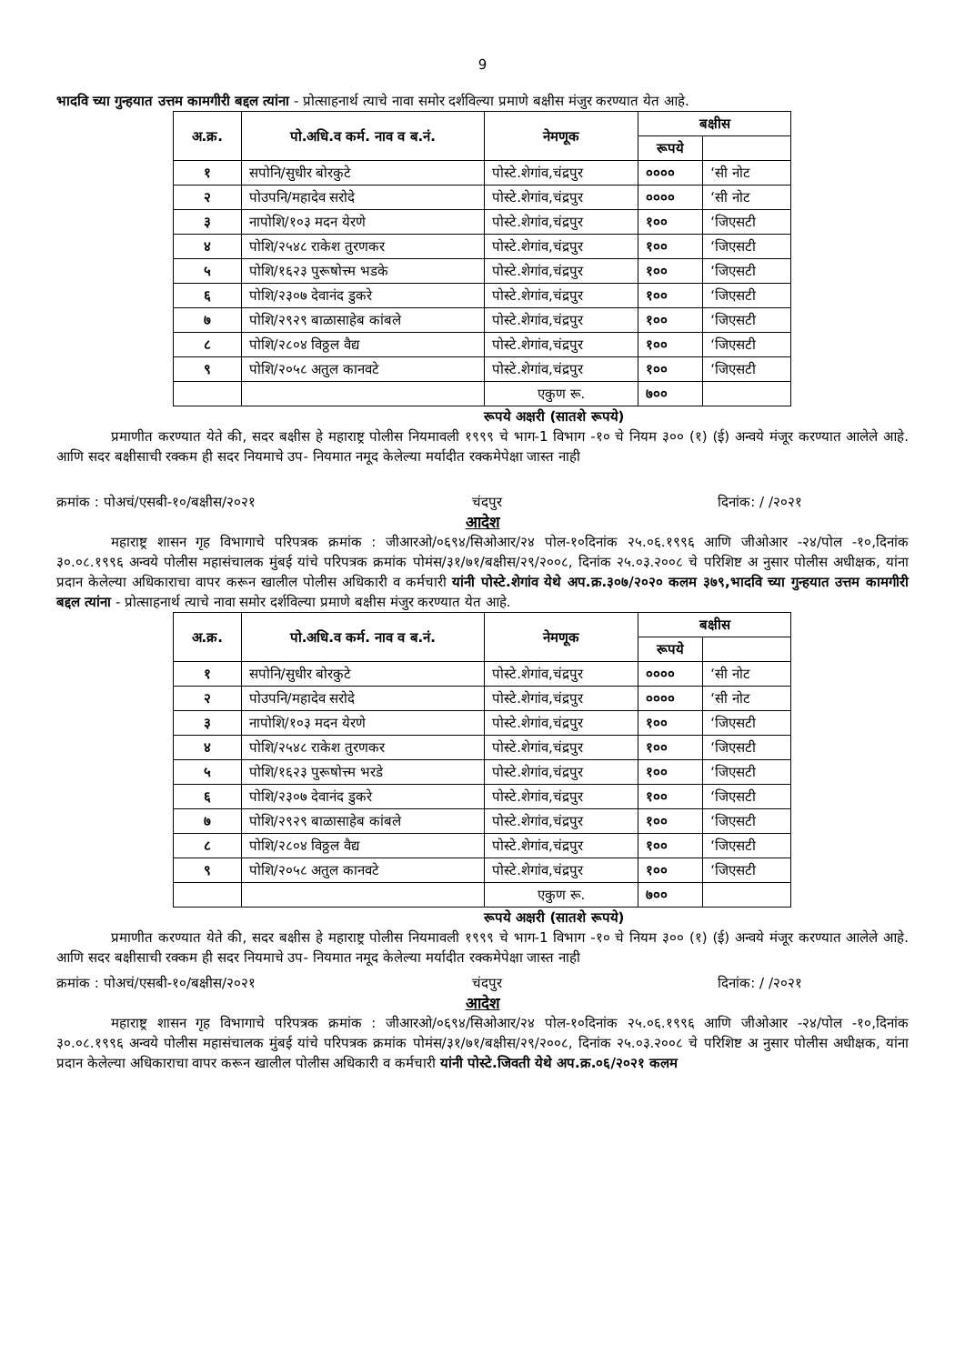9
भादवि च्या गुन्हयात उत्तम कामगीरी बद्दल त्यांना - प्रोत्साहनार्थ त्याचे नावा समोर दर्शविल्या प्रमाणे बक्षीस मंजुर करण्यात येत आहे.
| अ.क्र. | पो.अधि.व कर्म. नाव व ब.नं. | नेमणूक | बक्षीस | |
| --- | --- | --- | --- | --- |
| | | | रूपये | |
| १ | सपोनि/सुधीर बोरकुटे | पोस्टे.शेगांव,चंद्रपुर | ०००० | ‘सी नोट |
| २ | पोउपनि/महादेव सरोदे | पोस्टे.शेगांव,चंद्रपुर | ०००० | ‘सी नोट |
| ३ | नापोशि/१०३ मदन येरणे | पोस्टे.शेगांव,चंद्रपुर | १०० | ‘जिएसटी |
| ४ | पोशि/२५४८ राकेश तुरणकर | पोस्टे.शेगांव,चंद्रपुर | १०० | ‘जिएसटी |
| ५ | पोशि/१६२३ पुरूषोत्त्म भडके | पोस्टे.शेगांव,चंद्रपुर | १०० | ‘जिएसटी |
| ६ | पोशि/२३०७ देवानंद डुकरे | पोस्टे.शेगांव,चंद्रपुर | १०० | ‘जिएसटी |
| ७ | पोशि/२९२९ बाळासाहेब कांबले | पोस्टे.शेगांव,चंद्रपुर | १०० | ‘जिएसटी |
| ८ | पोशि/२८०४ विठ्ठल वैद्य | पोस्टे.शेगांव,चंद्रपुर | १०० | ‘जिएसटी |
| ९ | पोशि/२०५८ अतुल कानवटे | पोस्टे.शेगांव,चंद्रपुर | १०० | ‘जिएसटी |
| | | एकुण रू. | ७०० | |
रूपये अक्षरी (सातशे रूपये)
प्रमाणीत करण्यात येते की, सदर बक्षीस हे महाराष्ट्र पोलीस नियमावली १९९९ चे भाग-1 विभाग -१० चे नियम ३०० (१) (ई) अन्वये मंजूर करण्यात आलेले आहे. आणि सदर बक्षीसाची रक्कम ही सदर नियमाचे उप- नियमात नमूद केलेल्या मर्यादीत रक्कमेपेक्षा जास्त नाही
क्रमांक : पोअचं/एसबी-१०/बक्षीस/२०२१ चंदपुर दिनांक: / /२०२१
आदेश
महाराष्ट्र शासन गृह विभागाचे परिपत्रक क्रमांक : जीआरओ/०६९४/सिओआर/२४ पोल-१०दिनांक २५.०६.१९९६ आणि जीओआर -२४/पोल -१०,दिनांक ३०.०८.१९९६ अन्वये पोलीस महासंचालक मुंबई यांचे परिपत्रक क्रमांक पोमंस/३१/७१/बक्षीस/२९/२००८, दिनांक २५.०३.२००८ चे परिशिष्ट अ नुसार पोलीस अधीक्षक, यांना प्रदान केलेल्या अधिकाराचा वापर करून खालील पोलीस अधिकारी व कर्मचारी यांनी पोस्टे.शेगांव येथे अप.क्र.३०७/२०२० कलम ३७९,भादवि च्या गुन्हयात उत्तम कामगीरी बद्दल त्यांना - प्रोत्साहनार्थ त्याचे नावा समोर दर्शविल्या प्रमाणे बक्षीस मंजुर करण्यात येत आहे.
| अ.क्र. | पो.अधि.व कर्म. नाव व ब.नं. | नेमणूक | बक्षीस | |
| --- | --- | --- | --- | --- |
| | | | रूपये | |
| १ | सपोनि/सुधीर बोरकुटे | पोस्टे.शेगांव,चंद्रपुर | ०००० | ‘सी नोट |
| २ | पोउपनि/महादेव सरोदे | पोस्टे.शेगांव,चंद्रपुर | ०००० | ‘सी नोट |
| ३ | नापोशि/१०३ मदन येरणे | पोस्टे.शेगांव,चंद्रपुर | १०० | ‘जिएसटी |
| ४ | पोशि/२५४८ राकेश तुरणकर | पोस्टे.शेगांव,चंद्रपुर | १०० | ‘जिएसटी |
| ५ | पोशि/१६२३ पुरूषोत्त्म भरडे | पोस्टे.शेगांव,चंद्रपुर | १०० | ‘जिएसटी |
| ६ | पोशि/२३०७ देवानंद डुकरे | पोस्टे.शेगांव,चंद्रपुर | १०० | ‘जिएसटी |
| ७ | पोशि/२९२९ बाळासाहेब कांबले | पोस्टे.शेगांव,चंद्रपुर | १०० | ‘जिएसटी |
| ८ | पोशि/२८०४ विठ्ठल वैद्य | पोस्टे.शेगांव,चंद्रपुर | १०० | ‘जिएसटी |
| ९ | पोशि/२०५८ अतुल कानवटे | पोस्टे.शेगांव,चंद्रपुर | १०० | ‘जिएसटी |
| | | एकुण रू. | ७०० | |
रूपये अक्षरी (सातशे रूपये)
प्रमाणीत करण्यात येते की, सदर बक्षीस हे महाराष्ट्र पोलीस नियमावली १९९९ चे भाग-1 विभाग -१० चे नियम ३०० (१) (ई) अन्वये मंजूर करण्यात आलेले आहे. आणि सदर बक्षीसाची रक्कम ही सदर नियमाचे उप- नियमात नमूद केलेल्या मर्यादीत रक्कमेपेक्षा जास्त नाही
क्रमांक : पोअचं/एसबी-१०/बक्षीस/२०२१ चंदपुर दिनांक: / /२०२१
आदेश
महाराष्ट्र शासन गृह विभागाचे परिपत्रक क्रमांक : जीआरओ/०६९४/सिओआर/२४ पोल-१०दिनांक २५.०६.१९९६ आणि जीओआर -२४/पोल -१०,दिनांक ३०.०८.१९९६ अन्वये पोलीस महासंचालक मुंबई यांचे परिपत्रक क्रमांक पोमंस/३१/७१/बक्षीस/२९/२००८, दिनांक २५.०३.२००८ चे परिशिष्ट अ नुसार पोलीस अधीक्षक, यांना प्रदान केलेल्या अधिकाराचा वापर करून खालील पोलीस अधिकारी व कर्मचारी यांनी पोस्टे.जिवती येथे अप.क्र.०६/२०२१ कलम